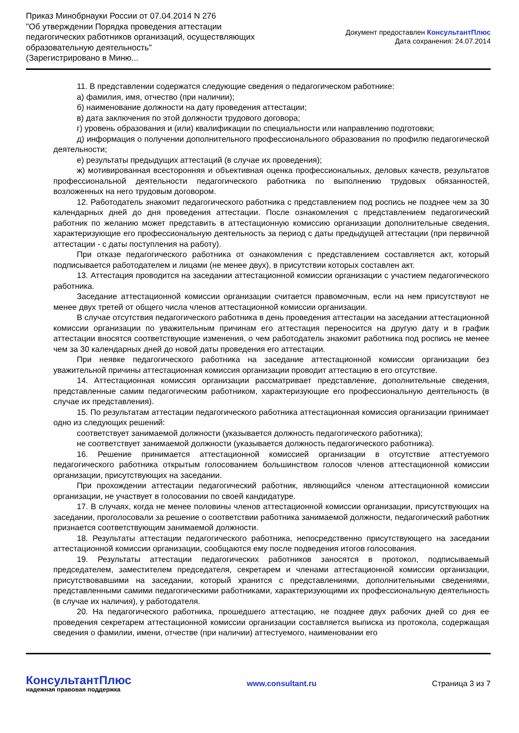Приказ Минобрнауки России от 07.04.2014 N 276
"Об утверждении Порядка проведения аттестации педагогических работников организаций, осуществляющих образовательную деятельность"
(Зарегистрировано в Миню...
Документ предоставлен КонсультантПлюс
Дата сохранения: 24.07.2014
11. В представлении содержатся следующие сведения о педагогическом работнике:
а) фамилия, имя, отчество (при наличии);
б) наименование должности на дату проведения аттестации;
в) дата заключения по этой должности трудового договора;
г) уровень образования и (или) квалификации по специальности или направлению подготовки;
д) информация о получении дополнительного профессионального образования по профилю педагогической деятельности;
е) результаты предыдущих аттестаций (в случае их проведения);
ж) мотивированная всесторонняя и объективная оценка профессиональных, деловых качеств, результатов профессиональной деятельности педагогического работника по выполнению трудовых обязанностей, возложенных на него трудовым договором.
12. Работодатель знакомит педагогического работника с представлением под роспись не позднее чем за 30 календарных дней до дня проведения аттестации. После ознакомления с представлением педагогический работник по желанию может представить в аттестационную комиссию организации дополнительные сведения, характеризующие его профессиональную деятельность за период с даты предыдущей аттестации (при первичной аттестации - с даты поступления на работу).
При отказе педагогического работника от ознакомления с представлением составляется акт, который подписывается работодателем и лицами (не менее двух), в присутствии которых составлен акт.
13. Аттестация проводится на заседании аттестационной комиссии организации с участием педагогического работника.
Заседание аттестационной комиссии организации считается правомочным, если на нем присутствуют не менее двух третей от общего числа членов аттестационной комиссии организации.
В случае отсутствия педагогического работника в день проведения аттестации на заседании аттестационной комиссии организации по уважительным причинам его аттестация переносится на другую дату и в график аттестации вносятся соответствующие изменения, о чем работодатель знакомит работника под роспись не менее чем за 30 календарных дней до новой даты проведения его аттестации.
При неявке педагогического работника на заседание аттестационной комиссии организации без уважительной причины аттестационная комиссия организации проводит аттестацию в его отсутствие.
14. Аттестационная комиссия организации рассматривает представление, дополнительные сведения, представленные самим педагогическим работником, характеризующие его профессиональную деятельность (в случае их представления).
15. По результатам аттестации педагогического работника аттестационная комиссия организации принимает одно из следующих решений:
соответствует занимаемой должности (указывается должность педагогического работника);
не соответствует занимаемой должности (указывается должность педагогического работника).
16. Решение принимается аттестационной комиссией организации в отсутствие аттестуемого педагогического работника открытым голосованием большинством голосов членов аттестационной комиссии организации, присутствующих на заседании.
При прохождении аттестации педагогический работник, являющийся членом аттестационной комиссии организации, не участвует в голосовании по своей кандидатуре.
17. В случаях, когда не менее половины членов аттестационной комиссии организации, присутствующих на заседании, проголосовали за решение о соответствии работника занимаемой должности, педагогический работник признается соответствующим занимаемой должности.
18. Результаты аттестации педагогического работника, непосредственно присутствующего на заседании аттестационной комиссии организации, сообщаются ему после подведения итогов голосования.
19. Результаты аттестации педагогических работников заносятся в протокол, подписываемый председателем, заместителем председателя, секретарем и членами аттестационной комиссии организации, присутствовавшими на заседании, который хранится с представлениями, дополнительными сведениями, представленными самими педагогическими работниками, характеризующими их профессиональную деятельность (в случае их наличия), у работодателя.
20. На педагогического работника, прошедшего аттестацию, не позднее двух рабочих дней со дня ее проведения секретарем аттестационной комиссии организации составляется выписка из протокола, содержащая сведения о фамилии, имени, отчестве (при наличии) аттестуемого, наименовании его
КонсультантПлюс
надежная правовая поддержка
www.consultant.ru Страница 3 из 7